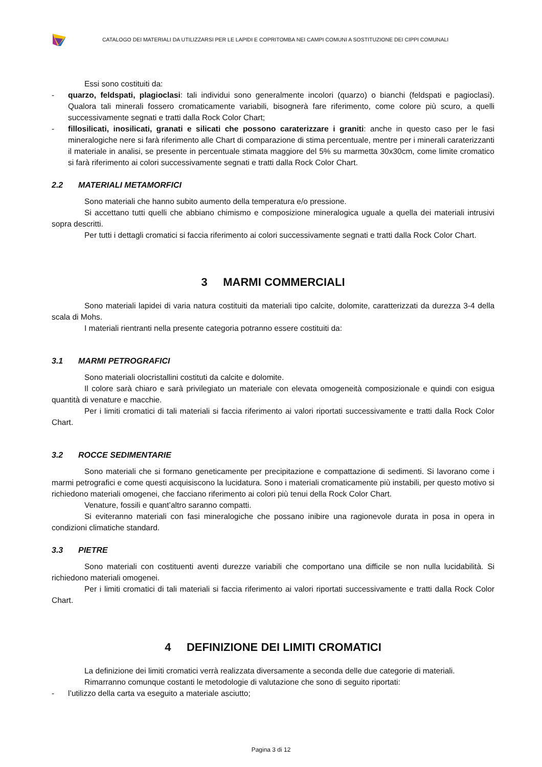CATALOGO DEI MATERIALI DA UTILIZZARSI PER LE LAPIDI E COPRITOMBA NEI CAMPI COMUNI A SOSTITUZIONE DEI CIPPI COMUNALI
Essi sono costituiti da:
- quarzo, feldspati, plagioclasi: tali individui sono generalmente incolori (quarzo) o bianchi (feldspati e pagioclasi). Qualora tali minerali fossero cromaticamente variabili, bisognerà fare riferimento, come colore più scuro, a quelli successivamente segnati e tratti dalla Rock Color Chart;
- fillosilicati, inosilicati, granati e silicati che possono caraterizzare i graniti: anche in questo caso per le fasi mineralogiche nere si farà riferimento alle Chart di comparazione di stima percentuale, mentre per i minerali caraterizzanti il materiale in analisi, se presente in percentuale stimata maggiore del 5% su marmetta 30x30cm, come limite cromatico si farà riferimento ai colori successivamente segnati e tratti dalla Rock Color Chart.
2.2 MATERIALI METAMORFICI
Sono materiali che hanno subito aumento della temperatura e/o pressione.
Si accettano tutti quelli che abbiano chimismo e composizione mineralogica uguale a quella dei materiali intrusivi sopra descritti.
Per tutti i dettagli cromatici si faccia riferimento ai colori successivamente segnati e tratti dalla Rock Color Chart.
3 MARMI COMMERCIALI
Sono materiali lapidei di varia natura costituiti da materiali tipo calcite, dolomite, caratterizzati da durezza 3-4 della scala di Mohs.
I materiali rientranti nella presente categoria potranno essere costituiti da:
3.1 MARMI PETROGRAFICI
Sono materiali olocristallini costituti da calcite e dolomite.
Il colore sarà chiaro e sarà privilegiato un materiale con elevata omogeneità composizionale e quindi con esigua quantità di venature e macchie.
Per i limiti cromatici di tali materiali si faccia riferimento ai valori riportati successivamente e tratti dalla Rock Color Chart.
3.2 ROCCE SEDIMENTARIE
Sono materiali che si formano geneticamente per precipitazione e compattazione di sedimenti. Si lavorano come i marmi petrografici e come questi acquisiscono la lucidatura. Sono i materiali cromaticamente più instabili, per questo motivo si richiedono materiali omogenei, che facciano riferimento ai colori più tenui della Rock Color Chart.
Venature, fossili e quant’altro saranno compatti.
Si eviteranno materiali con fasi mineralogiche che possano inibire una ragionevole durata in posa in opera in condizioni climatiche standard.
3.3 PIETRE
Sono materiali con costituenti aventi durezze variabili che comportano una difficile se non nulla lucidabilità. Si richiedono materiali omogenei.
Per i limiti cromatici di tali materiali si faccia riferimento ai valori riportati successivamente e tratti dalla Rock Color Chart.
4 DEFINIZIONE DEI LIMITI CROMATICI
La definizione dei limiti cromatici verrà realizzata diversamente a seconda delle due categorie di materiali.
Rimarranno comunque costanti le metodologie di valutazione che sono di seguito riportati:
- l’utilizzo della carta va eseguito a materiale asciutto;
Pagina 3 di 12